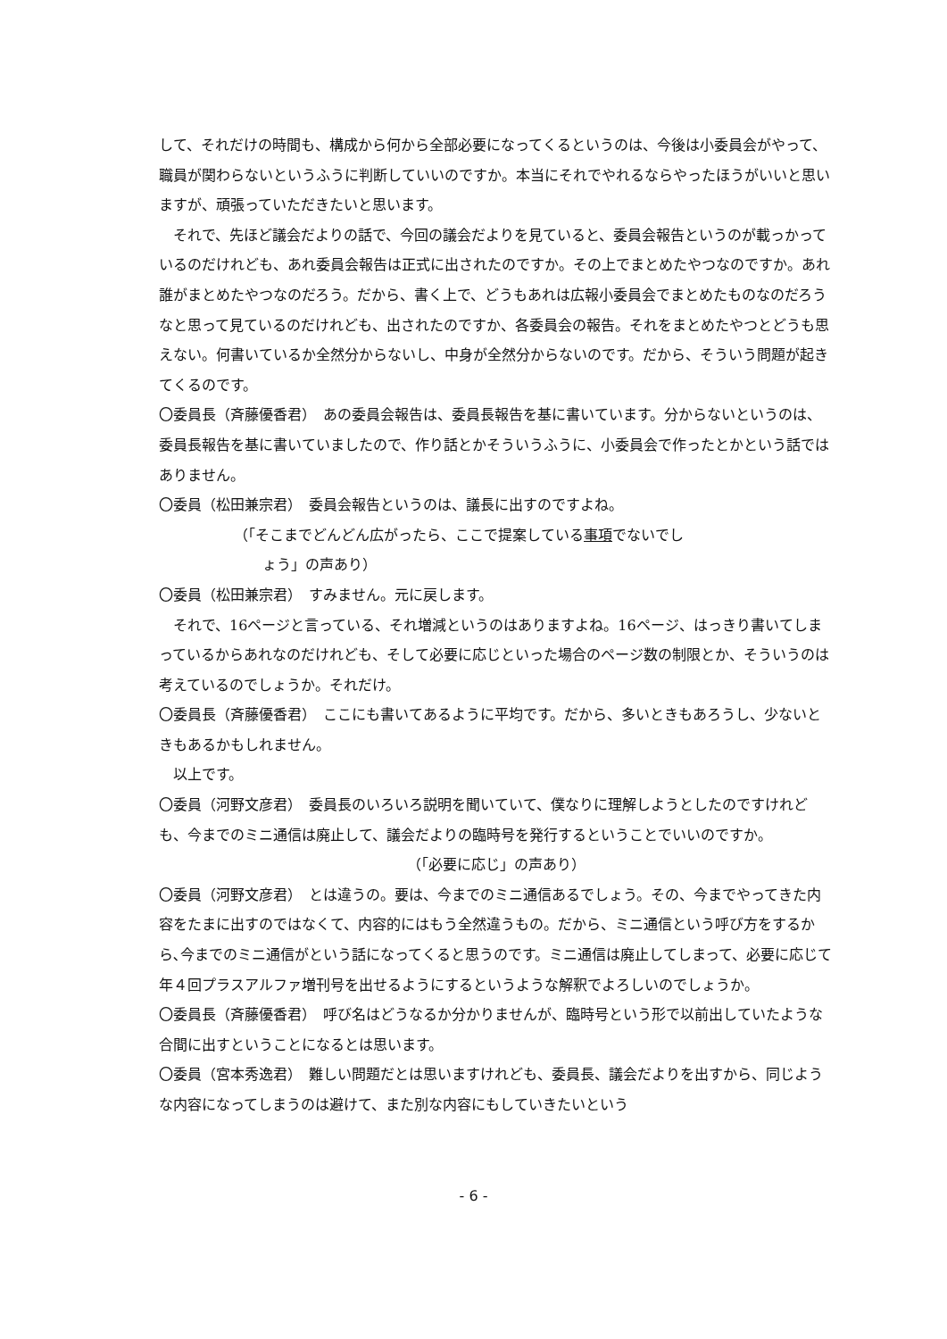して、それだけの時間も、構成から何から全部必要になってくるというのは、今後は小委員会がやって、職員が関わらないというふうに判断していいのですか。本当にそれでやれるならやったほうがいいと思いますが、頑張っていただきたいと思います。
それで、先ほど議会だよりの話で、今回の議会だよりを見ていると、委員会報告というのが載っかっているのだけれども、あれ委員会報告は正式に出されたのですか。その上でまとめたやつなのですか。あれ誰がまとめたやつなのだろう。だから、書く上で、どうもあれは広報小委員会でまとめたものなのだろうなと思って見ているのだけれども、出されたのですか、各委員会の報告。それをまとめたやつとどうも思えない。何書いているか全然分からないし、中身が全然分からないのです。だから、そういう問題が起きてくるのです。
〇委員長（斉藤優香君）　あの委員会報告は、委員長報告を基に書いています。分からないというのは、委員長報告を基に書いていましたので、作り話とかそういうふうに、小委員会で作ったとかという話ではありません。
〇委員（松田兼宗君）　委員会報告というのは、議長に出すのですよね。
（「そこまでどんどん広がったら、ここで提案している事項でないでし
ょう」の声あり）
〇委員（松田兼宗君）　すみません。元に戻します。
それで、16ページと言っている、それ増減というのはありますよね。16ページ、はっきり書いてしまっているからあれなのだけれども、そして必要に応じといった場合のページ数の制限とか、そういうのは考えているのでしょうか。それだけ。
〇委員長（斉藤優香君）　ここにも書いてあるように平均です。だから、多いときもあろうし、少ないときもあるかもしれません。
以上です。
〇委員（河野文彦君）　委員長のいろいろ説明を聞いていて、僕なりに理解しようとしたのですけれども、今までのミニ通信は廃止して、議会だよりの臨時号を発行するということでいいのですか。
（「必要に応じ」の声あり）
〇委員（河野文彦君）　とは違うの。要は、今までのミニ通信あるでしょう。その、今までやってきた内容をたまに出すのではなくて、内容的にはもう全然違うもの。だから、ミニ通信という呼び方をするから､今までのミニ通信がという話になってくると思うのです。ミニ通信は廃止してしまって、必要に応じて年４回プラスアルファ増刊号を出せるようにするというような解釈でよろしいのでしょうか。
〇委員長（斉藤優香君）　呼び名はどうなるか分かりませんが、臨時号という形で以前出していたような合間に出すということになるとは思います。
〇委員（宮本秀逸君）　難しい問題だとは思いますけれども、委員長、議会だよりを出すから、同じような内容になってしまうのは避けて、また別な内容にもしていきたいという
- 6 -